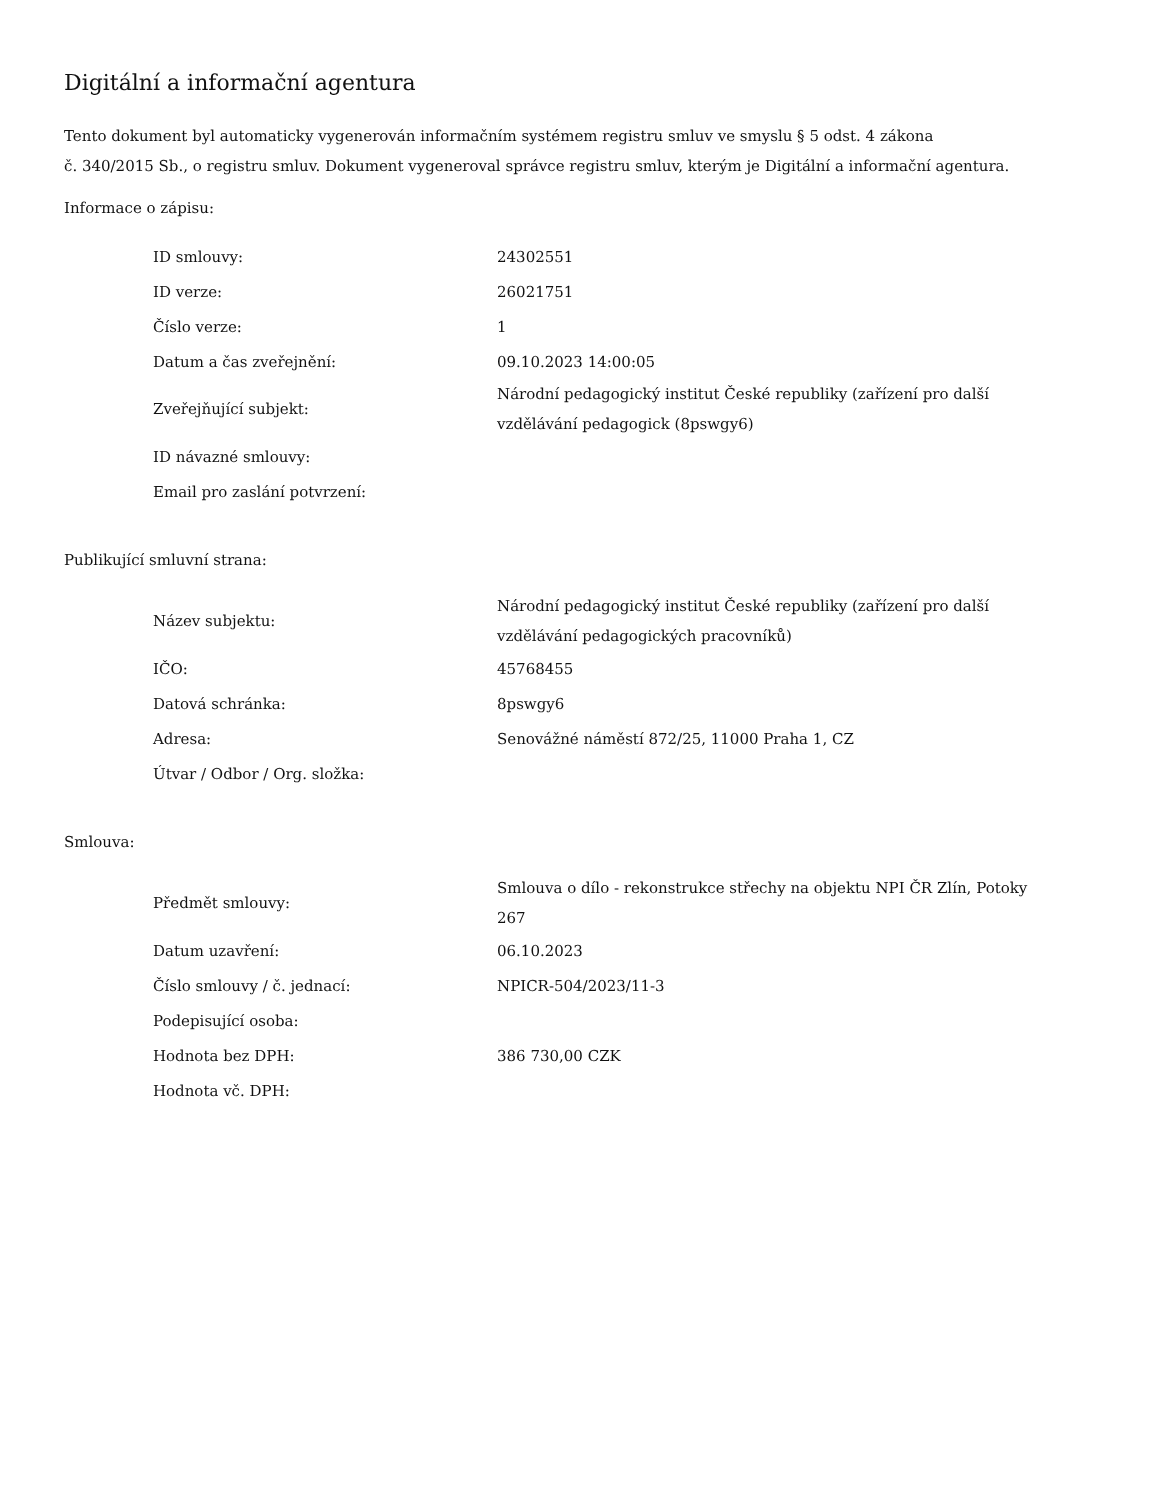Digitální a informační agentura
Tento dokument byl automaticky vygenerován informačním systémem registru smluv ve smyslu § 5 odst. 4 zákona
č. 340/2015 Sb., o registru smluv. Dokument vygeneroval správce registru smluv, kterým je Digitální a informační agentura.
Informace o zápisu:
| ID smlouvy: | 24302551 |
| ID verze: | 26021751 |
| Číslo verze: | 1 |
| Datum a čas zveřejnění: | 09.10.2023 14:00:05 |
| Zveřejňující subjekt: | Národní pedagogický institut České republiky (zařízení pro další vzdělávání pedagogick (8pswgy6) |
| ID návazné smlouvy: | |
| Email pro zaslání potvrzení: | |
Publikující smluvní strana:
| Název subjektu: | Národní pedagogický institut České republiky (zařízení pro další vzdělávání pedagogických pracovníků) |
| IČO: | 45768455 |
| Datová schránka: | 8pswgy6 |
| Adresa: | Senovážné náměstí 872/25, 11000 Praha 1, CZ |
| Útvar / Odbor / Org. složka: | |
Smlouva:
| Předmět smlouvy: | Smlouva o dílo - rekonstrukce střechy na objektu NPI ČR Zlín, Potoky 267 |
| Datum uzavření: | 06.10.2023 |
| Číslo smlouvy / č. jednací: | NPICR-504/2023/11-3 |
| Podepisující osoba: | |
| Hodnota bez DPH: | 386 730,00 CZK |
| Hodnota vč. DPH: | |